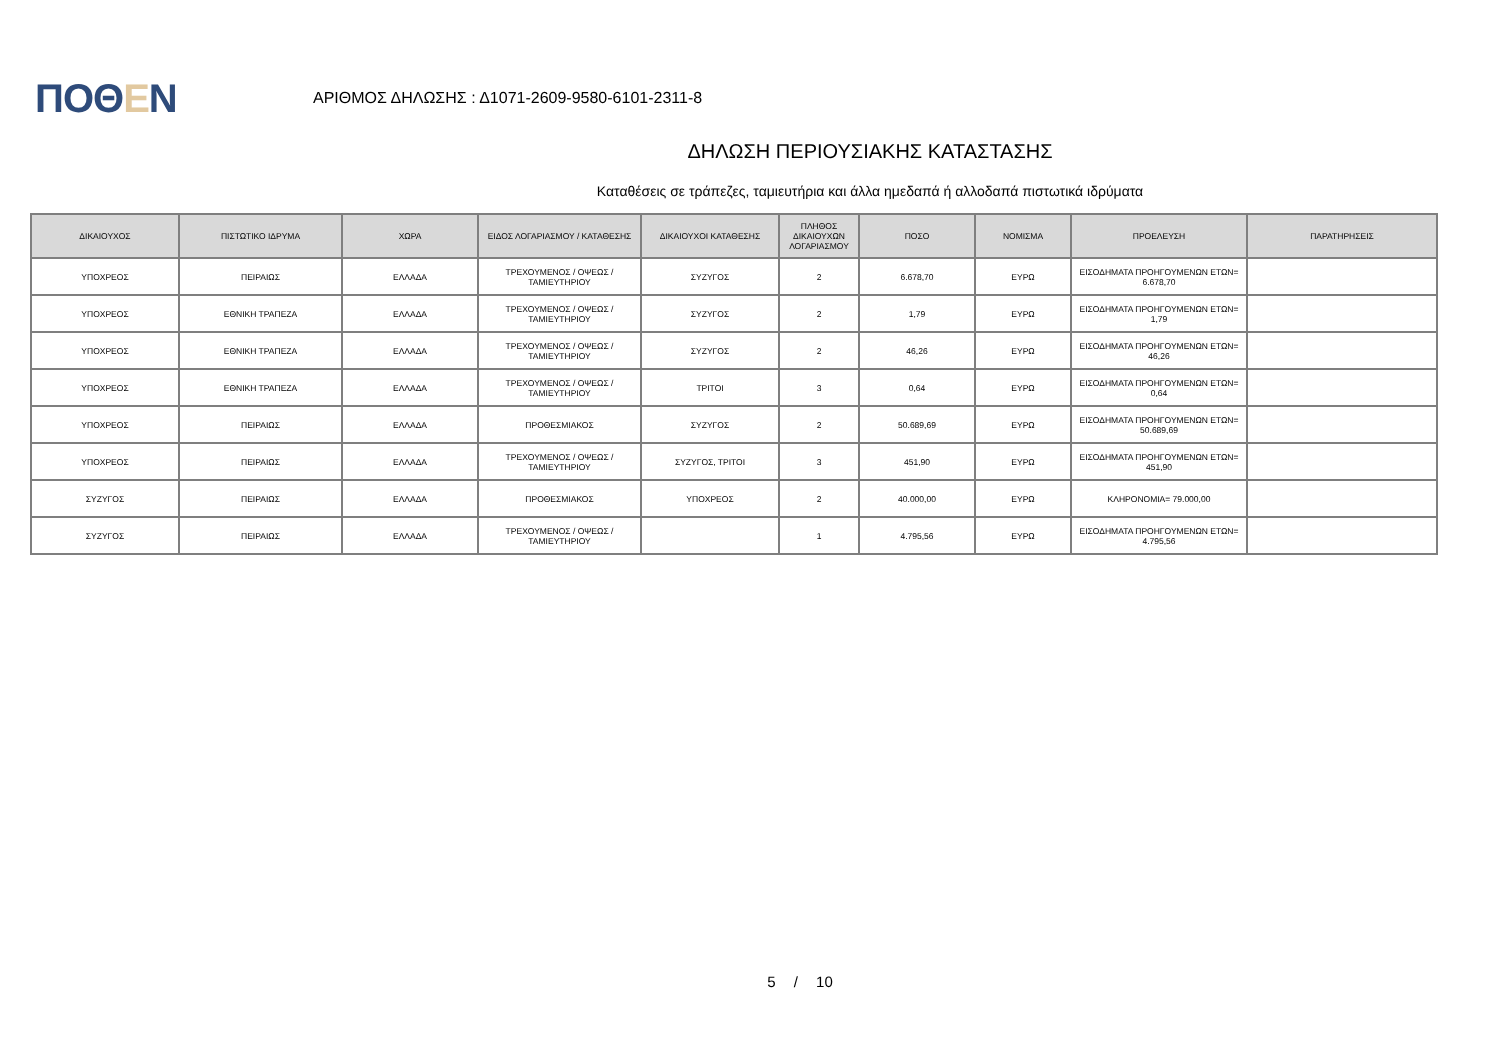ΠΟΘΕΝ
ΑΡΙΘΜΟΣ ΔΗΛΩΣΗΣ : Δ1071-2609-9580-6101-2311-8
ΔΗΛΩΣΗ ΠΕΡΙΟΥΣΙΑΚΗΣ ΚΑΤΑΣΤΑΣΗΣ
Καταθέσεις σε τράπεζες, ταμιευτήρια και άλλα ημεδαπά ή αλλοδαπά πιστωτικά ιδρύματα
| ΔΙΚΑΙΟΥΧΟΣ | ΠΙΣΤΩΤΙΚΟ ΙΔΡΥΜΑ | ΧΩΡΑ | ΕΙΔΟΣ ΛΟΓΑΡΙΑΣΜΟΥ / ΚΑΤΑΘΕΣΗΣ | ΔΙΚΑΙΟΥΧΟΙ ΚΑΤΑΘΕΣΗΣ | ΠΛΗΘΟΣ ΔΙΚΑΙΟΥΧΩΝ ΛΟΓΑΡΙΑΣΜΟΥ | ΠΟΣΟ | ΝΟΜΙΣΜΑ | ΠΡΟΕΛΕΥΣΗ | ΠΑΡΑΤΗΡΗΣΕΙΣ |
| --- | --- | --- | --- | --- | --- | --- | --- | --- | --- |
| ΥΠΟΧΡΕΟΣ | ΠΕΙΡΑΙΩΣ | ΕΛΛΑΔΑ | ΤΡΕΧΟΥΜΕΝΟΣ / ΟΨΕΩΣ / ΤΑΜΙΕΥΤΗΡΙΟΥ | ΣΥΖΥΓΟΣ | 2 | 6.678,70 | ΕΥΡΩ | ΕΙΣΟΔΗΜΑΤΑ ΠΡΟΗΓΟΥΜΕΝΩΝ ΕΤΩΝ= 6.678,70 | |
| ΥΠΟΧΡΕΟΣ | ΕΘΝΙΚΗ ΤΡΑΠΕΖΑ | ΕΛΛΑΔΑ | ΤΡΕΧΟΥΜΕΝΟΣ / ΟΨΕΩΣ / ΤΑΜΙΕΥΤΗΡΙΟΥ | ΣΥΖΥΓΟΣ | 2 | 1,79 | ΕΥΡΩ | ΕΙΣΟΔΗΜΑΤΑ ΠΡΟΗΓΟΥΜΕΝΩΝ ΕΤΩΝ= 1,79 | |
| ΥΠΟΧΡΕΟΣ | ΕΘΝΙΚΗ ΤΡΑΠΕΖΑ | ΕΛΛΑΔΑ | ΤΡΕΧΟΥΜΕΝΟΣ / ΟΨΕΩΣ / ΤΑΜΙΕΥΤΗΡΙΟΥ | ΣΥΖΥΓΟΣ | 2 | 46,26 | ΕΥΡΩ | ΕΙΣΟΔΗΜΑΤΑ ΠΡΟΗΓΟΥΜΕΝΩΝ ΕΤΩΝ= 46,26 | |
| ΥΠΟΧΡΕΟΣ | ΕΘΝΙΚΗ ΤΡΑΠΕΖΑ | ΕΛΛΑΔΑ | ΤΡΕΧΟΥΜΕΝΟΣ / ΟΨΕΩΣ / ΤΑΜΙΕΥΤΗΡΙΟΥ | ΤΡΙΤΟΙ | 3 | 0,64 | ΕΥΡΩ | ΕΙΣΟΔΗΜΑΤΑ ΠΡΟΗΓΟΥΜΕΝΩΝ ΕΤΩΝ= 0,64 | |
| ΥΠΟΧΡΕΟΣ | ΠΕΙΡΑΙΩΣ | ΕΛΛΑΔΑ | ΠΡΟΘΕΣΜΙΑΚΟΣ | ΣΥΖΥΓΟΣ | 2 | 50.689,69 | ΕΥΡΩ | ΕΙΣΟΔΗΜΑΤΑ ΠΡΟΗΓΟΥΜΕΝΩΝ ΕΤΩΝ= 50.689,69 | |
| ΥΠΟΧΡΕΟΣ | ΠΕΙΡΑΙΩΣ | ΕΛΛΑΔΑ | ΤΡΕΧΟΥΜΕΝΟΣ / ΟΨΕΩΣ / ΤΑΜΙΕΥΤΗΡΙΟΥ | ΣΥΖΥΓΟΣ, ΤΡΙΤΟΙ | 3 | 451,90 | ΕΥΡΩ | ΕΙΣΟΔΗΜΑΤΑ ΠΡΟΗΓΟΥΜΕΝΩΝ ΕΤΩΝ= 451,90 | |
| ΣΥΖΥΓΟΣ | ΠΕΙΡΑΙΩΣ | ΕΛΛΑΔΑ | ΠΡΟΘΕΣΜΙΑΚΟΣ | ΥΠΟΧΡΕΟΣ | 2 | 40.000,00 | ΕΥΡΩ | ΚΛΗΡΟΝΟΜΙΑ= 79.000,00 | |
| ΣΥΖΥΓΟΣ | ΠΕΙΡΑΙΩΣ | ΕΛΛΑΔΑ | ΤΡΕΧΟΥΜΕΝΟΣ / ΟΨΕΩΣ / ΤΑΜΙΕΥΤΗΡΙΟΥ | | 1 | 4.795,56 | ΕΥΡΩ | ΕΙΣΟΔΗΜΑΤΑ ΠΡΟΗΓΟΥΜΕΝΩΝ ΕΤΩΝ= 4.795,56 | |
5 / 10